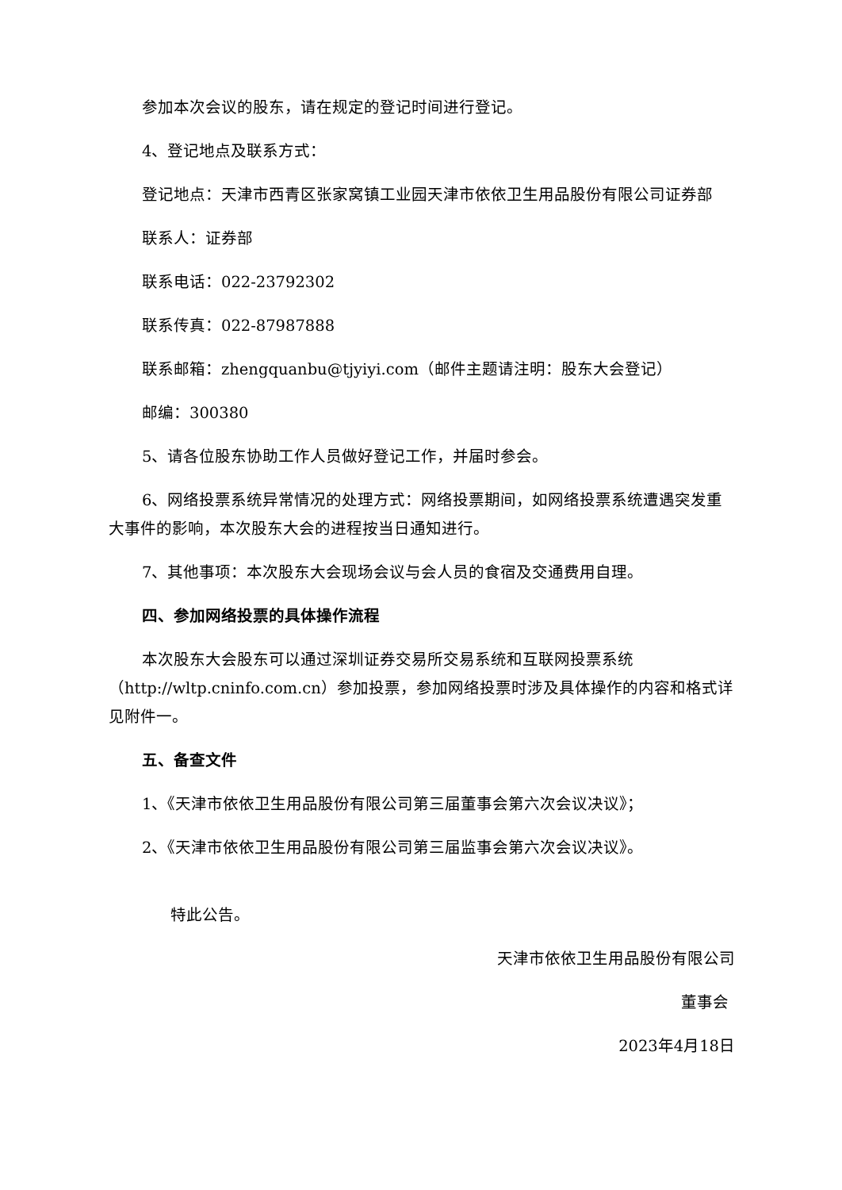参加本次会议的股东，请在规定的登记时间进行登记。
4、登记地点及联系方式：
登记地点：天津市西青区张家窝镇工业园天津市依依卫生用品股份有限公司证券部
联系人：证券部
联系电话：022-23792302
联系传真：022-87987888
联系邮箱：zhengquanbu@tjyiyi.com（邮件主题请注明：股东大会登记）
邮编：300380
5、请各位股东协助工作人员做好登记工作，并届时参会。
6、网络投票系统异常情况的处理方式：网络投票期间，如网络投票系统遭遇突发重大事件的影响，本次股东大会的进程按当日通知进行。
7、其他事项：本次股东大会现场会议与会人员的食宿及交通费用自理。
四、参加网络投票的具体操作流程
本次股东大会股东可以通过深圳证券交易所交易系统和互联网投票系统（http://wltp.cninfo.com.cn）参加投票，参加网络投票时涉及具体操作的内容和格式详见附件一。
五、备查文件
1、《天津市依依卫生用品股份有限公司第三届董事会第六次会议决议》；
2、《天津市依依卫生用品股份有限公司第三届监事会第六次会议决议》。
特此公告。
天津市依依卫生用品股份有限公司
董事会
2023年4月18日